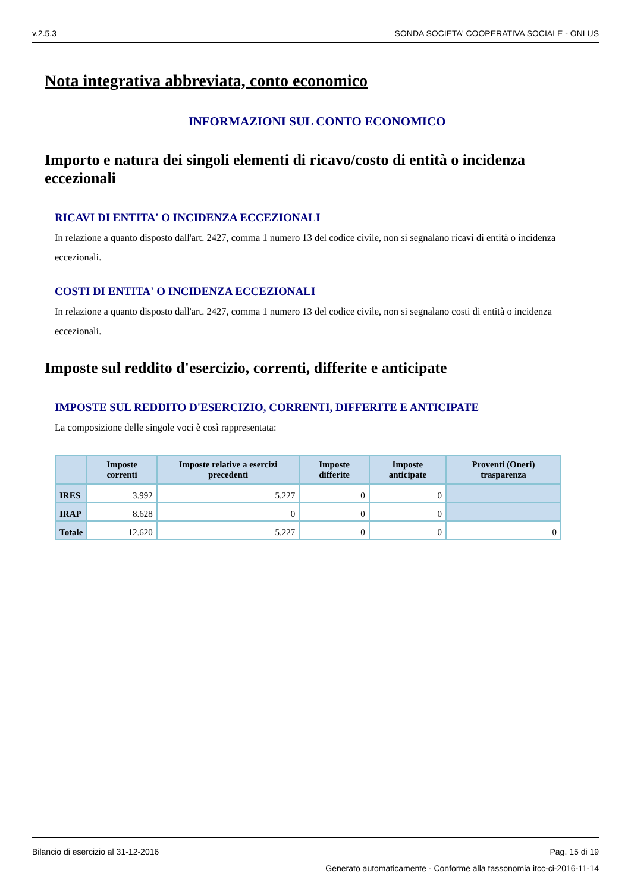v.2.5.3 SONDA SOCIETA' COOPERATIVA SOCIALE - ONLUS
Nota integrativa abbreviata, conto economico
INFORMAZIONI SUL CONTO ECONOMICO
Importo e natura dei singoli elementi di ricavo/costo di entità o incidenza eccezionali
RICAVI DI ENTITA' O INCIDENZA ECCEZIONALI
In relazione a quanto disposto dall'art. 2427, comma 1 numero 13 del codice civile, non si segnalano ricavi di entità o incidenza eccezionali.
COSTI DI ENTITA' O INCIDENZA ECCEZIONALI
In relazione a quanto disposto dall'art. 2427, comma 1 numero 13 del codice civile, non si segnalano costi di entità o incidenza eccezionali.
Imposte sul reddito d'esercizio, correnti, differite e anticipate
IMPOSTE SUL REDDITO D'ESERCIZIO, CORRENTI, DIFFERITE E ANTICIPATE
La composizione delle singole voci è così rappresentata:
| | Imposte correnti | Imposte relative a esercizi precedenti | Imposte differite | Imposte anticipate | Proventi (Oneri) trasparenza |
| --- | --- | --- | --- | --- | --- |
| IRES | 3.992 | 5.227 | 0 | 0 | |
| IRAP | 8.628 | 0 | 0 | 0 | |
| Totale | 12.620 | 5.227 | 0 | 0 | 0 |
Bilancio di esercizio al 31-12-2016 Pag. 15 di 19
Generato automaticamente - Conforme alla tassonomia itcc-ci-2016-11-14